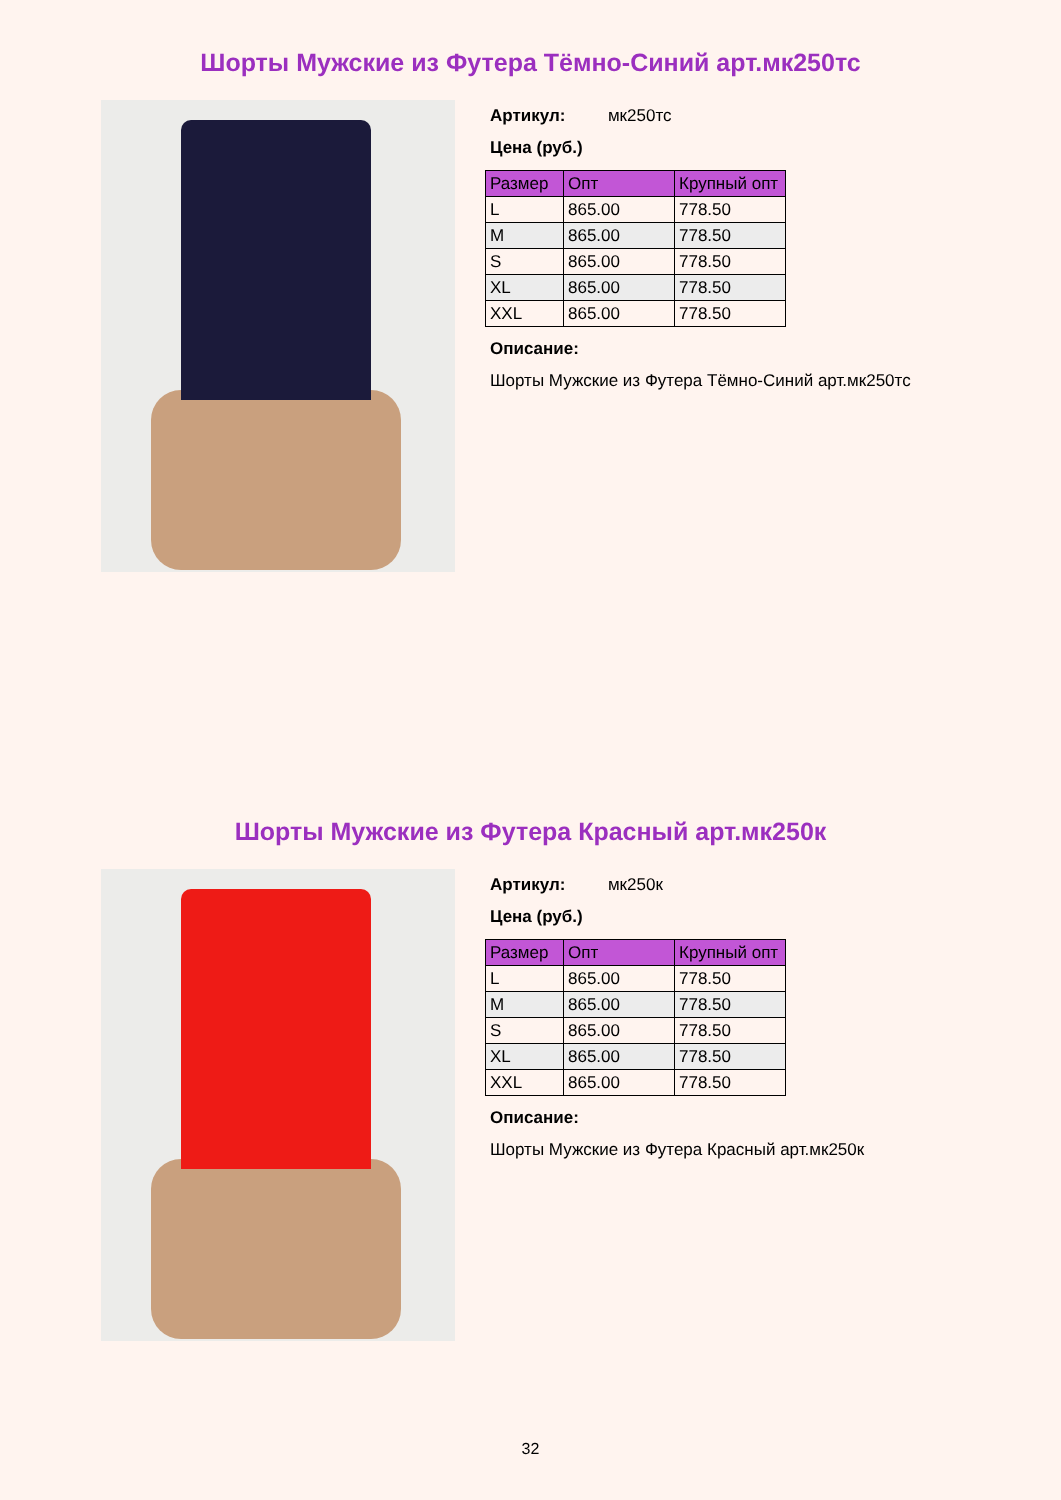Шорты Мужские из Футера Тёмно-Синий арт.мк250тс
Артикул: мк250тс
Цена (руб.)
| Размер | Опт | Крупный опт |
| --- | --- | --- |
| L | 865.00 | 778.50 |
| M | 865.00 | 778.50 |
| S | 865.00 | 778.50 |
| XL | 865.00 | 778.50 |
| XXL | 865.00 | 778.50 |
Описание:
Шорты Мужские из Футера Тёмно-Синий арт.мк250тс
Шорты Мужские из Футера Красный арт.мк250к
Артикул: мк250к
Цена (руб.)
| Размер | Опт | Крупный опт |
| --- | --- | --- |
| L | 865.00 | 778.50 |
| M | 865.00 | 778.50 |
| S | 865.00 | 778.50 |
| XL | 865.00 | 778.50 |
| XXL | 865.00 | 778.50 |
Описание:
Шорты Мужские из Футера Красный арт.мк250к
32